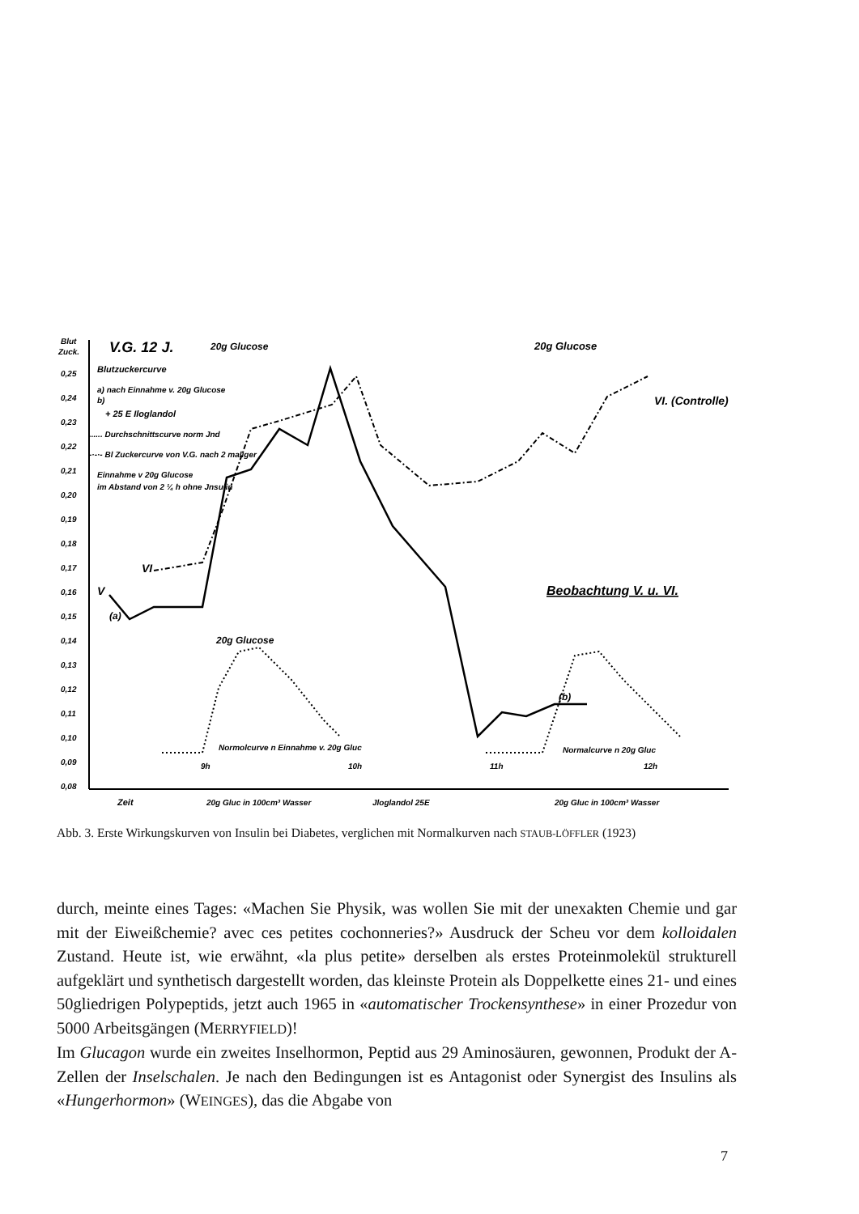Blut
Zuck.
0,25
0,24
0,23
0,22
0,21
0,20
0,19
0,18
0,17
0,16
0,15
0,14
0,13
0,12
0,11
0,10
0,09
0,08
V.G. 12 J.
Blutzuckercurve
a) nach Einnahme v. 20g Glucose
b)
+ 25 E Iloglandol
...... Durchschnittscurve norm Jnd
-·-·- Bl Zuckercurve von V.G. nach 2 maliger
Einnahme v 20g Glucose
im Abstand von 2 ¼ h ohne Jnsulin
20g Glucose
20g Glucose
VI. (Controlle)
Beobachtung V. u. VI.
V
(a)
VI
20g Glucose
(b)
Normolcurve n Einnahme v. 20g Gluc
Normalcurve n 20g Gluc
9h
10h
11h
12h
Zeit
20g Gluc in 100cm³ Wasser
Jloglandol 25E
20g Gluc in 100cm³ Wasser
Abb. 3. Erste Wirkungskurven von Insulin bei Diabetes, verglichen mit Normalkurven nach STAUB-LÖFFLER (1923)
durch, meinte eines Tages: «Machen Sie Physik, was wollen Sie mit der unexakten Chemie und gar mit der Eiweißchemie? avec ces petites cochonneries?» Ausdruck der Scheu vor dem kolloidalen Zustand. Heute ist, wie erwähnt, «la plus petite» derselben als erstes Proteinmolekül strukturell aufgeklärt und synthetisch dargestellt worden, das kleinste Protein als Doppelkette eines 21- und eines 50gliedrigen Polypeptids, jetzt auch 1965 in «automatischer Trockensynthese» in einer Prozedur von 5000 Arbeitsgängen (MERRYFIELD)!
Im Glucagon wurde ein zweites Inselhormon, Peptid aus 29 Aminosäuren, gewonnen, Produkt der A-Zellen der Inselschalen. Je nach den Bedingungen ist es Antagonist oder Synergist des Insulins als «Hungerhormon» (WEINGES), das die Abgabe von
7